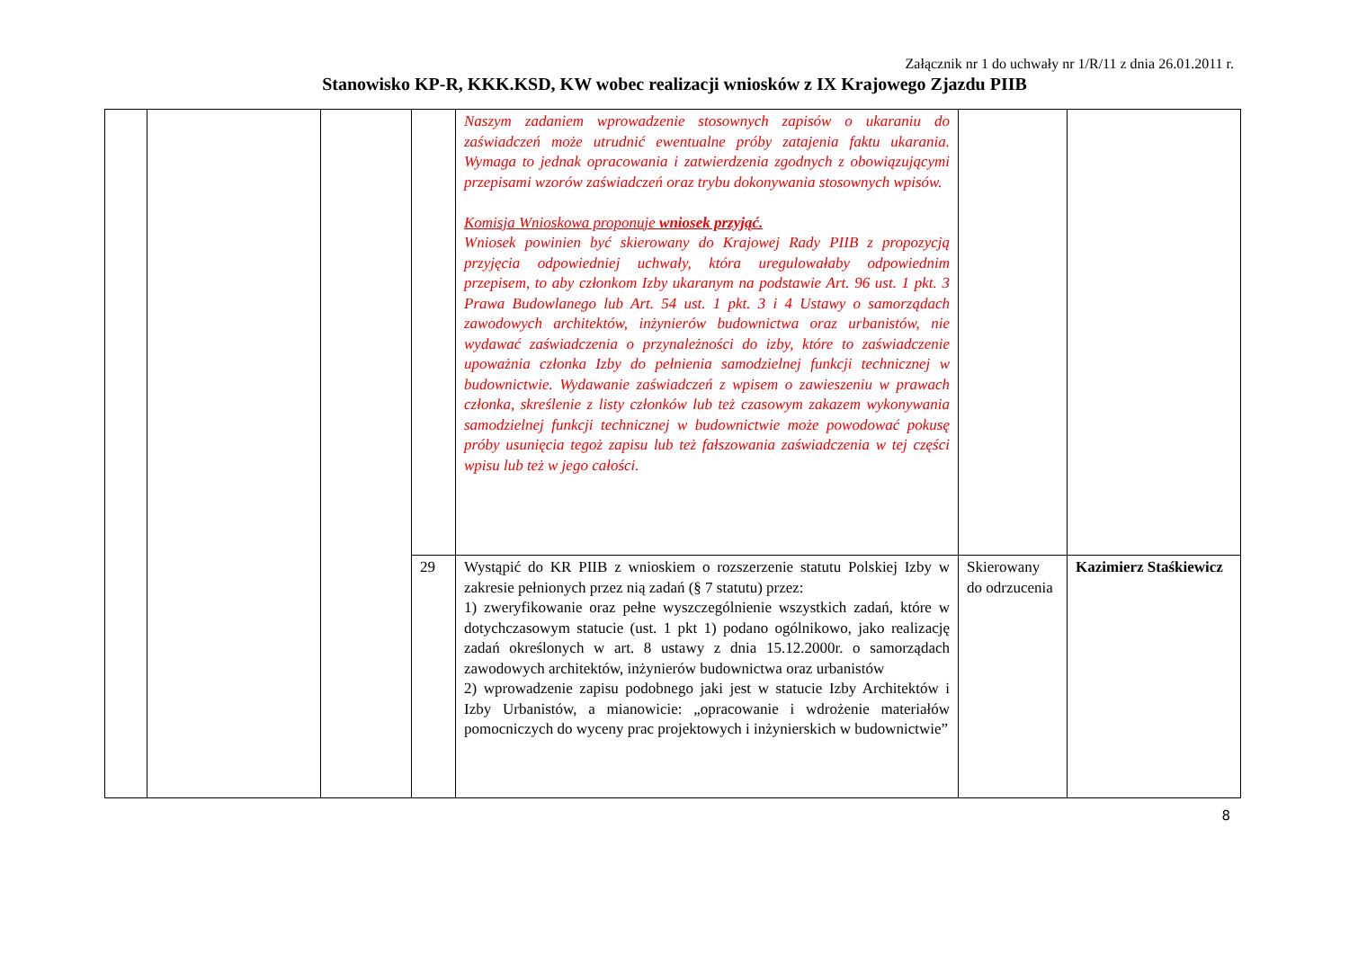Załącznik nr 1 do uchwały nr 1/R/11 z dnia 26.01.2011 r.
Stanowisko KP-R, KKK.KSD, KW wobec realizacji wniosków z IX Krajowego Zjazdu PIIB
| | | | | Naszym zadaniem wprowadzenie stosownych zapisów o ukaraniu do zaświadczeń może utrudnić ewentualne próby zatajenia faktu ukarania. Wymaga to jednak opracowania i zatwierdzenia zgodnych z obowiązującymi przepisami wzorów zaświadczeń oraz trybu dokonywania stosownych wpisów. Komisja Wnioskowa proponuje wniosek przyjąć. Wniosek powinien być skierowany do Krajowej Rady PIIB z propozycją przyjęcia odpowiedniej uchwały, która uregulowałaby odpowiednim przepisem, to aby członkom Izby ukaranym na podstawie Art. 96 ust. 1 pkt. 3 Prawa Budowlanego lub Art. 54 ust. 1 pkt. 3 i 4 Ustawy o samorządach zawodowych architektów, inżynierów budownictwa oraz urbanistów, nie wydawać zaświadczenia o przynależności do izby, które to zaświadczenie upoważnia członka Izby do pełnienia samodzielnej funkcji technicznej w budownictwie. Wydawanie zaświadczeń z wpisem o zawieszeniu w prawach członka, skreślenie z listy członków lub też czasowym zakazem wykonywania samodzielnej funkcji technicznej w budownictwie może powodować pokusę próby usunięcia tegoż zapisu lub też fałszowania zaświadczenia w tej części wpisu lub też w jego całości. | | |
| | | | 29 | Wystąpić do KR PIIB z wnioskiem o rozszerzenie statutu Polskiej Izby w zakresie pełnionych przez nią zadań (§ 7 statutu) przez: 1) zweryfikowanie oraz pełne wyszczególnienie wszystkich zadań, które w dotychczasowym statucie (ust. 1 pkt 1) podano ogólnikowo, jako realizację zadań określonych w art. 8 ustawy z dnia 15.12.2000r. o samorządach zawodowych architektów, inżynierów budownictwa oraz urbanistów 2) wprowadzenie zapisu podobnego jaki jest w statucie Izby Architektów i Izby Urbanistów, a mianowicie: „opracowanie i wdrożenie materiałów pomocniczych do wyceny prac projektowych i inżynierskich w budownictwie” | Skierowany do odrzucenia | Kazimierz Staśkiewicz |
8